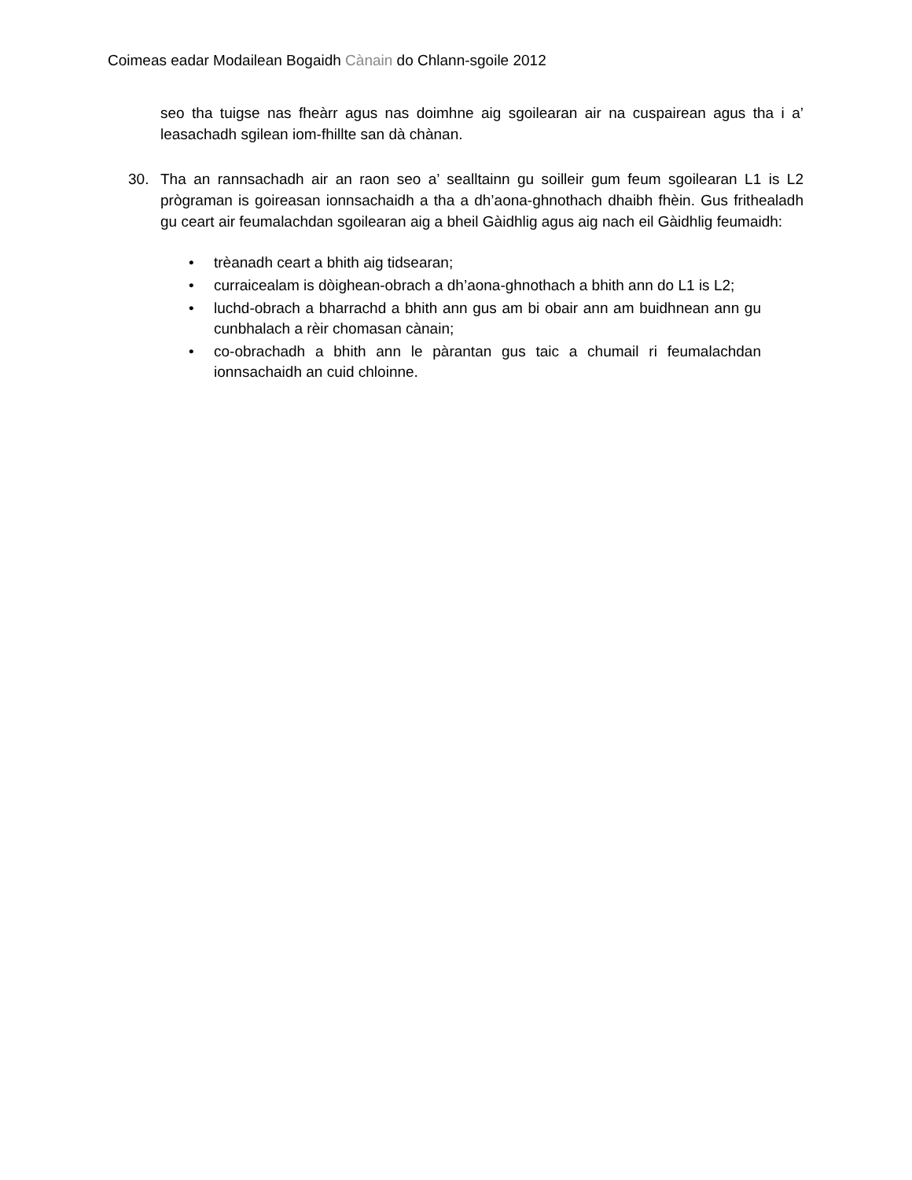Coimeas eadar Modailean Bogaidh Cànain do Chlann-sgoile 2012
seo tha tuigse nas fheàrr agus nas doimhne aig sgoilearan air na cuspairean agus tha i a’ leasachadh sgilean iom-fhillte san dà chànan.
30. Tha an rannsachadh air an raon seo a’ sealltainn gu soilleir gum feum sgoilearan L1 is L2 prògraman is goireasan ionnsachaidh a tha a dh’aona-ghnothach dhaibh fhèin. Gus frithealadh gu ceart air feumalachdan sgoilearan aig a bheil Gàidhlig agus aig nach eil Gàidhlig feumaidh:
• trèanadh ceart a bhith aig tidsearan;
• curraicealam is dòighean-obrach a dh’aona-ghnothach a bhith ann do L1 is L2;
• luchd-obrach a bharrachd a bhith ann gus am bi obair ann am buidhnean ann gu cunbhalach a rèir chomasan cànain;
• co-obrachadh a bhith ann le pàrantan gus taic a chumail ri feumalachdan ionnsachaidh an cuid chloinne.